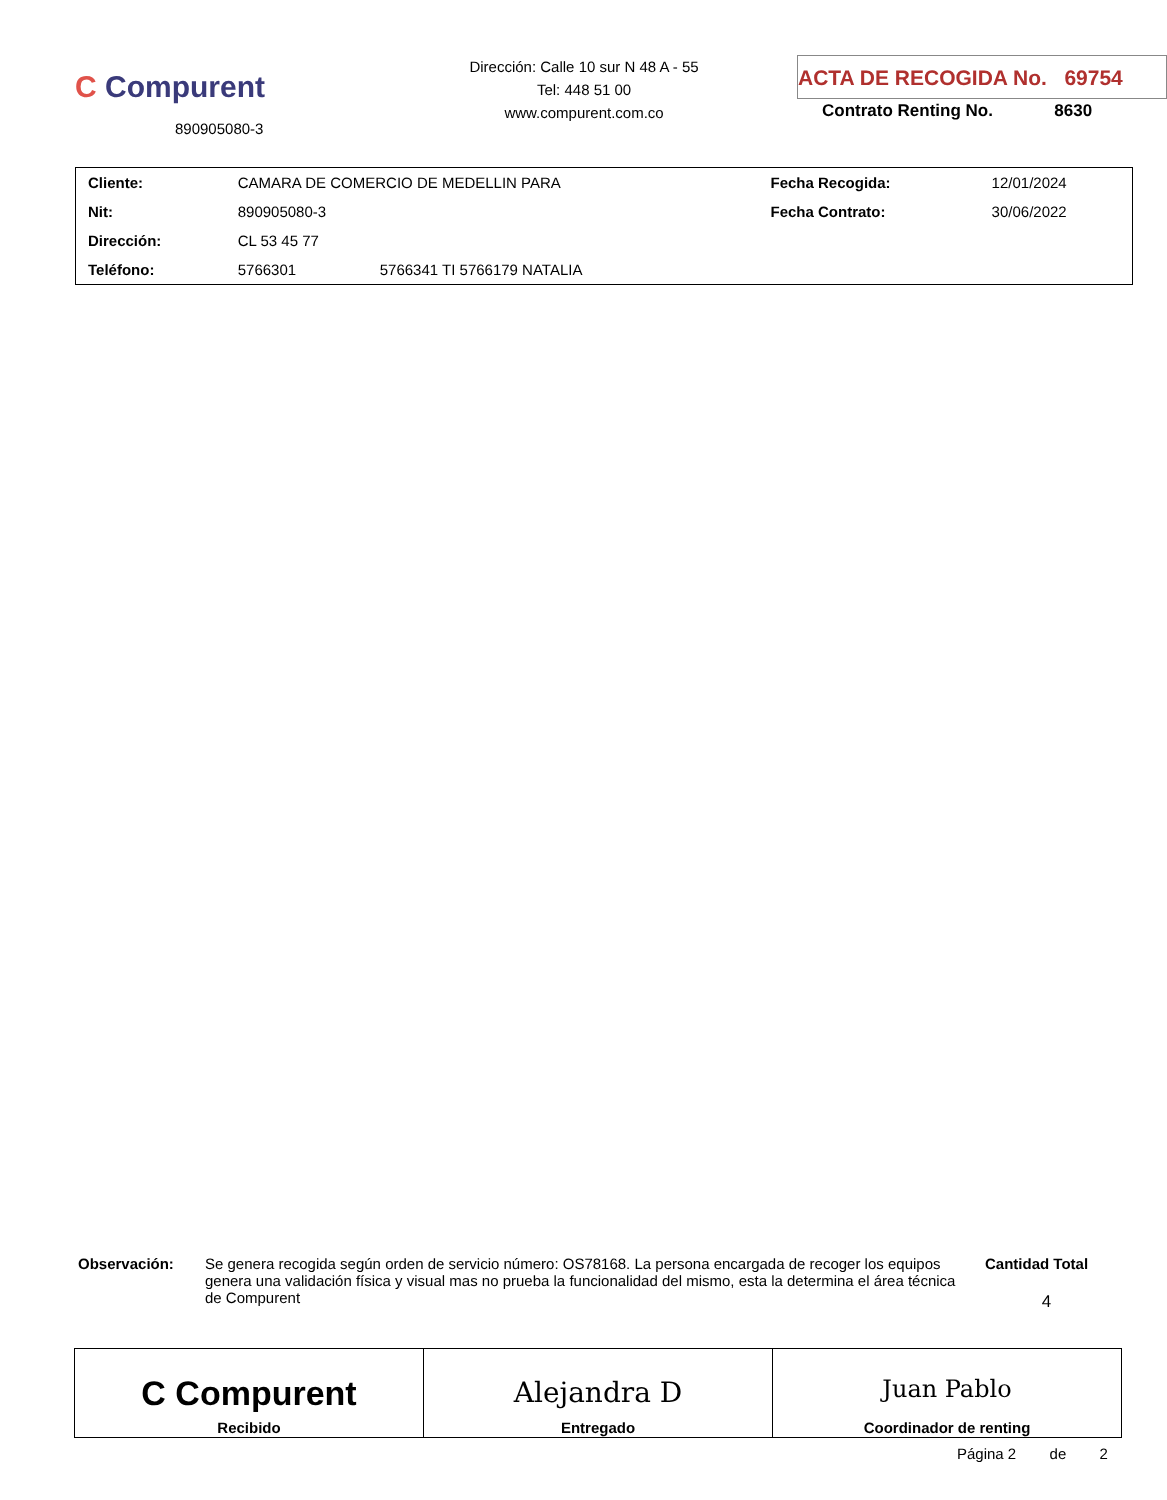C Compurent
890905080-3
Dirección: Calle 10 sur N 48 A - 55
Tel: 448 51 00
www.compurent.com.co
ACTA DE RECOGIDA No. 69754
Contrato Renting No. 8630
| Cliente: | CAMARA DE COMERCIO DE MEDELLIN PARA | | Fecha Recogida: | 12/01/2024 |
| Nit: | 890905080-3 | | Fecha Contrato: | 30/06/2022 |
| Dirección: | CL 53 45 77 | | | |
| Teléfono: | 5766301 | 5766341 TI 5766179 NATALIA | | |
Observación: Se genera recogida según orden de servicio número: OS78168. La persona encargada de recoger los equipos genera una validación física y visual mas no prueba la funcionalidad del mismo, esta la determina el área técnica de Compurent
Cantidad Total
4
| C Compurent Recibido | Alejandra D Entregado | Juan Pablo Coordinador de renting |
Página 2 de 2